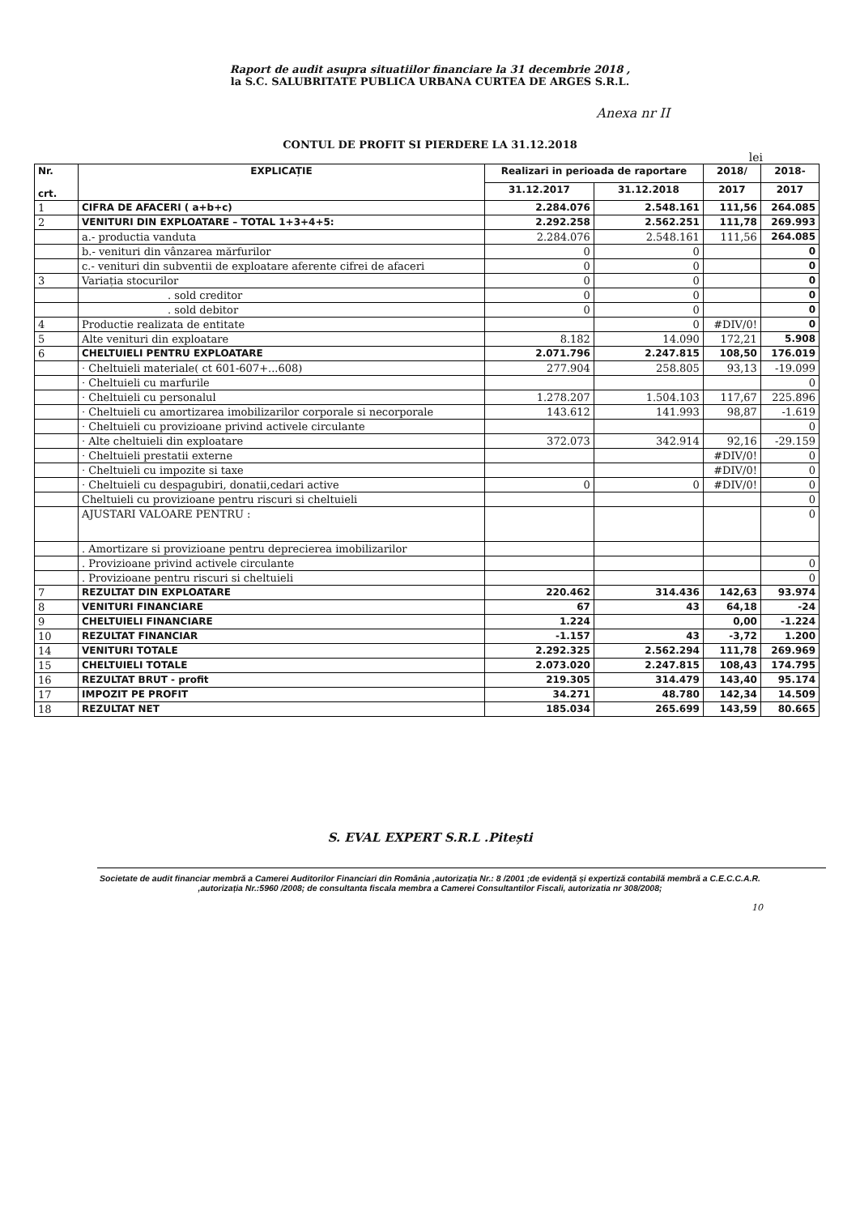Raport de audit asupra situatiilor financiare la 31 decembrie 2018 ,
la S.C. SALUBRITATE PUBLICA URBANA CURTEA DE ARGES S.R.L.
Anexa nr II
CONTUL DE PROFIT SI PIERDERE LA 31.12.2018
lei
| Nr. crt. | EXPLICAȚIE | Realizari in perioada de raportare | | 2018/ | 2018- |
| --- | --- | --- | --- | --- | --- |
| | | 31.12.2017 | 31.12.2018 | 2017 | 2017 |
| 1 | CIFRA DE AFACERI ( a+b+c) | 2.284.076 | 2.548.161 | 111,56 | 264.085 |
| 2 | VENITURI DIN EXPLOATARE – TOTAL 1+3+4+5: | 2.292.258 | 2.562.251 | 111,78 | 269.993 |
| | a.- productia vanduta | 2.284.076 | 2.548.161 | 111,56 | 264.085 |
| | b.- venituri din vânzarea mărfurilor | 0 | 0 | | 0 |
| | c.- venituri din subventii de exploatare aferente cifrei de afaceri | 0 | 0 | | 0 |
| 3 | Variația stocurilor | 0 | 0 | | 0 |
| | . sold creditor | 0 | 0 | | 0 |
| | . sold debitor | 0 | 0 | | 0 |
| 4 | Productie realizata de entitate | | 0 | #DIV/0! | 0 |
| 5 | Alte venituri din exploatare | 8.182 | 14.090 | 172,21 | 5.908 |
| 6 | CHELTUIELI PENTRU EXPLOATARE | 2.071.796 | 2.247.815 | 108,50 | 176.019 |
| | · Cheltuieli materiale( ct 601-607+...608) | 277.904 | 258.805 | 93,13 | -19.099 |
| | · Cheltuieli cu marfurile | | | | 0 |
| | · Cheltuieli cu personalul | 1.278.207 | 1.504.103 | 117,67 | 225.896 |
| | · Cheltuieli cu amortizarea imobilizarilor corporale si necorporale | 143.612 | 141.993 | 98,87 | -1.619 |
| | · Cheltuieli cu provizioane privind activele circulante | | | | 0 |
| | · Alte cheltuieli din exploatare | 372.073 | 342.914 | 92,16 | -29.159 |
| | · Cheltuieli prestatii externe | | | #DIV/0! | 0 |
| | · Cheltuieli cu impozite si taxe | | | #DIV/0! | 0 |
| | · Cheltuieli cu despagubiri, donatii,cedari active | 0 | 0 | #DIV/0! | 0 |
| | Cheltuieli cu provizioane pentru riscuri si cheltuieli | | | | 0 |
| | AJUSTARI VALOARE PENTRU : | | | | 0 |
| | . Amortizare si provizioane pentru deprecierea imobilizarilor | | | | |
| | . Provizioane privind activele circulante | | | | 0 |
| | . Provizioane pentru riscuri si cheltuieli | | | | 0 |
| 7 | REZULTAT DIN EXPLOATARE | 220.462 | 314.436 | 142,63 | 93.974 |
| 8 | VENITURI FINANCIARE | 67 | 43 | 64,18 | -24 |
| 9 | CHELTUIELI FINANCIARE | 1.224 | | 0,00 | -1.224 |
| 10 | REZULTAT FINANCIAR | -1.157 | 43 | -3,72 | 1.200 |
| 14 | VENITURI TOTALE | 2.292.325 | 2.562.294 | 111,78 | 269.969 |
| 15 | CHELTUIELI TOTALE | 2.073.020 | 2.247.815 | 108,43 | 174.795 |
| 16 | REZULTAT BRUT - profit | 219.305 | 314.479 | 143,40 | 95.174 |
| 17 | IMPOZIT PE PROFIT | 34.271 | 48.780 | 142,34 | 14.509 |
| 18 | REZULTAT NET | 185.034 | 265.699 | 143,59 | 80.665 |
S. EVAL EXPERT S.R.L .Pitești
Societate de audit financiar membră a Camerei Auditorilor Financiari din România ,autorizația Nr.: 8 /2001 ;de evidență și expertiză contabilă membră a C.E.C.C.A.R. ,autorizația Nr.:5960 /2008; de consultanta fiscala membra a Camerei Consultantilor Fiscali, autorizatia nr 308/2008;
10